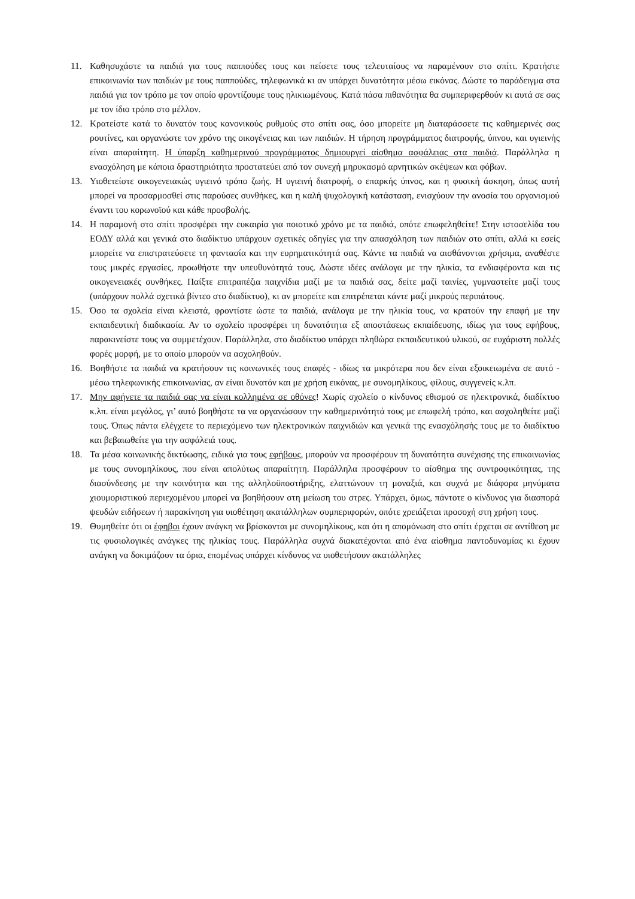11. Καθησυχάστε τα παιδιά για τους παππούδες τους και πείσετε τους τελευταίους να παραμένουν στο σπίτι. Κρατήστε επικοινωνία των παιδιών με τους παππούδες, τηλεφωνικά κι αν υπάρχει δυνατότητα μέσω εικόνας. Δώστε το παράδειγμα στα παιδιά για τον τρόπο με τον οποίο φροντίζουμε τους ηλικιωμένους. Κατά πάσα πιθανότητα θα συμπεριφερθούν κι αυτά σε σας με τον ίδιο τρόπο στο μέλλον.
12. Κρατείστε κατά το δυνατόν τους κανονικούς ρυθμούς στο σπίτι σας, όσο μπορείτε μη διαταράσσετε τις καθημερινές σας ρουτίνες, και οργανώστε τον χρόνο της οικογένειας και των παιδιών. Η τήρηση προγράμματος διατροφής, ύπνου, και υγιεινής είναι απαραίτητη. Η ύπαρξη καθημερινού προγράμματος δημιουργεί αίσθημα ασφάλειας στα παιδιά. Παράλληλα η ενασχόληση με κάποια δραστηριότητα προστατεύει από τον συνεχή μηρυκασμό αρνητικών σκέψεων και φόβων.
13. Υιοθετείστε οικογενειακώς υγιεινό τρόπο ζωής. Η υγιεινή διατροφή, ο επαρκής ύπνος, και η φυσική άσκηση, όπως αυτή μπορεί να προσαρμοσθεί στις παρούσες συνθήκες, και η καλή ψυχολογική κατάσταση, ενισχύουν την ανοσία του οργανισμού έναντι του κορωνοϊού και κάθε προσβολής.
14. Η παραμονή στο σπίτι προσφέρει την ευκαιρία για ποιοτικό χρόνο με τα παιδιά, οπότε επωφεληθείτε! Στην ιστοσελίδα του ΕΟΔΥ αλλά και γενικά στο διαδίκτυο υπάρχουν σχετικές οδηγίες για την απασχόληση των παιδιών στο σπίτι, αλλά κι εσείς μπορείτε να επιστρατεύσετε τη φαντασία και την ευρηματικότητά σας. Κάντε τα παιδιά να αισθάνονται χρήσιμα, αναθέστε τους μικρές εργασίες, προωθήστε την υπευθυνότητά τους. Δώστε ιδέες ανάλογα με την ηλικία, τα ενδιαφέροντα και τις οικογενειακές συνθήκες. Παίξτε επιτραπέζια παιχνίδια μαζί με τα παιδιά σας, δείτε μαζί ταινίες, γυμναστείτε μαζί τους (υπάρχουν πολλά σχετικά βίντεο στο διαδίκτυο), κι αν μπορείτε και επιτρέπεται κάντε μαζί μικρούς περιπάτους.
15. Όσο τα σχολεία είναι κλειστά, φροντίστε ώστε τα παιδιά, ανάλογα με την ηλικία τους, να κρατούν την επαφή με την εκπαιδευτική διαδικασία. Αν το σχολείο προσφέρει τη δυνατότητα εξ αποστάσεως εκπαίδευσης, ιδίως για τους εφήβους, παρακινείστε τους να συμμετέχουν. Παράλληλα, στο διαδίκτυο υπάρχει πληθώρα εκπαιδευτικού υλικού, σε ευχάριστη πολλές φορές μορφή, με το οποίο μπορούν να ασχοληθούν.
16. Βοηθήστε τα παιδιά να κρατήσουν τις κοινωνικές τους επαφές - ιδίως τα μικρότερα που δεν είναι εξοικειωμένα σε αυτό - μέσω τηλεφωνικής επικοινωνίας, αν είναι δυνατόν και με χρήση εικόνας, με συνομηλίκους, φίλους, συγγενείς κ.λπ.
17. Μην αφήνετε τα παιδιά σας να είναι κολλημένα σε οθόνες! Χωρίς σχολείο ο κίνδυνος εθισμού σε ηλεκτρονικά, διαδίκτυο κ.λπ. είναι μεγάλος, γι’ αυτό βοηθήστε τα να οργανώσουν την καθημερινότητά τους με επωφελή τρόπο, και ασχοληθείτε μαζί τους. Όπως πάντα ελέγχετε το περιεχόμενο των ηλεκτρονικών παιχνιδιών και γενικά της ενασχόλησής τους με το διαδίκτυο και βεβαιωθείτε για την ασφάλειά τους.
18. Τα μέσα κοινωνικής δικτύωσης, ειδικά για τους εφήβους, μπορούν να προσφέρουν τη δυνατότητα συνέχισης της επικοινωνίας με τους συνομηλίκους, που είναι απολύτως απαραίτητη. Παράλληλα προσφέρουν το αίσθημα της συντροφικότητας, της διασύνδεσης με την κοινότητα και της αλληλοϋποστήριξης, ελαττώνουν τη μοναξιά, και συχνά με διάφορα μηνύματα χιουμοριστικού περιεχομένου μπορεί να βοηθήσουν στη μείωση του στρες. Υπάρχει, όμως, πάντοτε ο κίνδυνος για διασπορά ψευδών ειδήσεων ή παρακίνηση για υιοθέτηση ακατάλληλων συμπεριφορών, οπότε χρειάζεται προσοχή στη χρήση τους.
19. Θυμηθείτε ότι οι έφηβοι έχουν ανάγκη να βρίσκονται με συνομηλίκους, και ότι η απομόνωση στο σπίτι έρχεται σε αντίθεση με τις φυσιολογικές ανάγκες της ηλικίας τους. Παράλληλα συχνά διακατέχονται από ένα αίσθημα παντοδυναμίας κι έχουν ανάγκη να δοκιμάζουν τα όρια, επομένως υπάρχει κίνδυνος να υιοθετήσουν ακατάλληλες